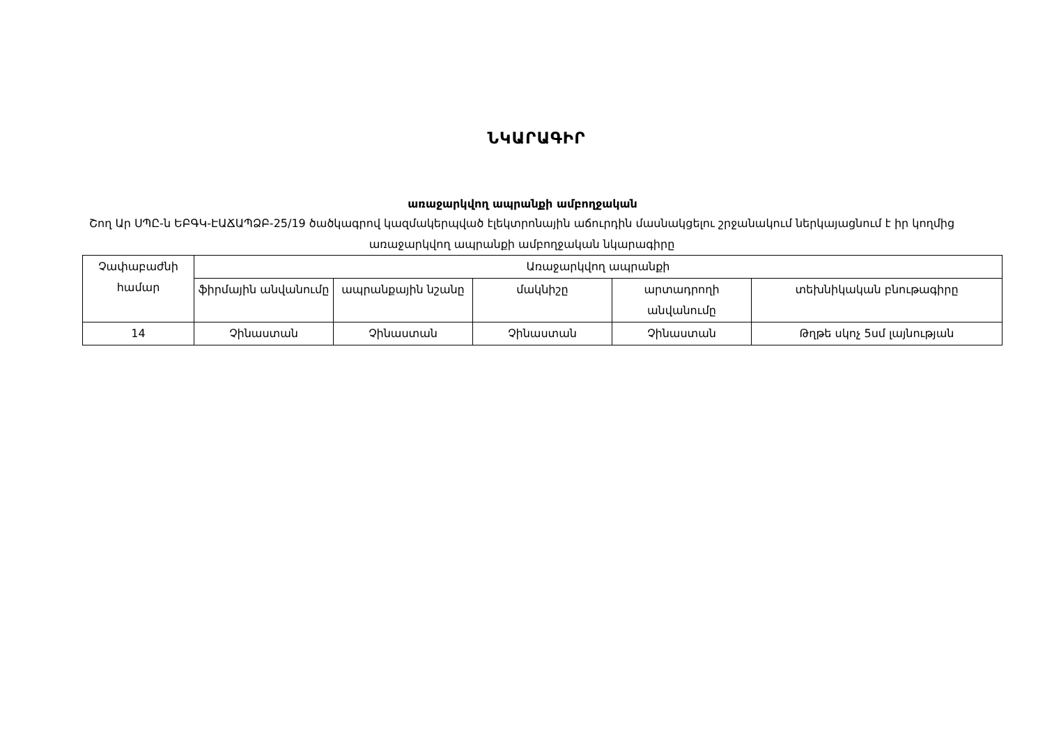ՆԿԱՐԱԳԻՐ
առաջարկվող ապրանքի ամբողջական
Շող Ար ՍՊԸ-ն ԵԲԳԿ-ԷԱՃԱՊՁԲ-25/19 ծածկագրով կազմակերպված էլեկտրոնային աճուրդին մասնակցելու շրջանակում ներկայացնում է իր կողմից առաջարկվող ապրանքի ամբողջական նկարագիրը
| Չափաբաժնի համար | Առաջարկվող ապրանքի | | | | |
| --- | --- | --- | --- | --- | --- |
| | ֆիրմային անվանումը | ապրանքային նշանը | մակնիշը | արտադրողի անվանումը | տեխնիկական բնութագիրը |
| 14 | Չինաստան | Չինաստան | Չինաստան | Չինաստան | Թղթե սկոչ 5սմ լայնության |